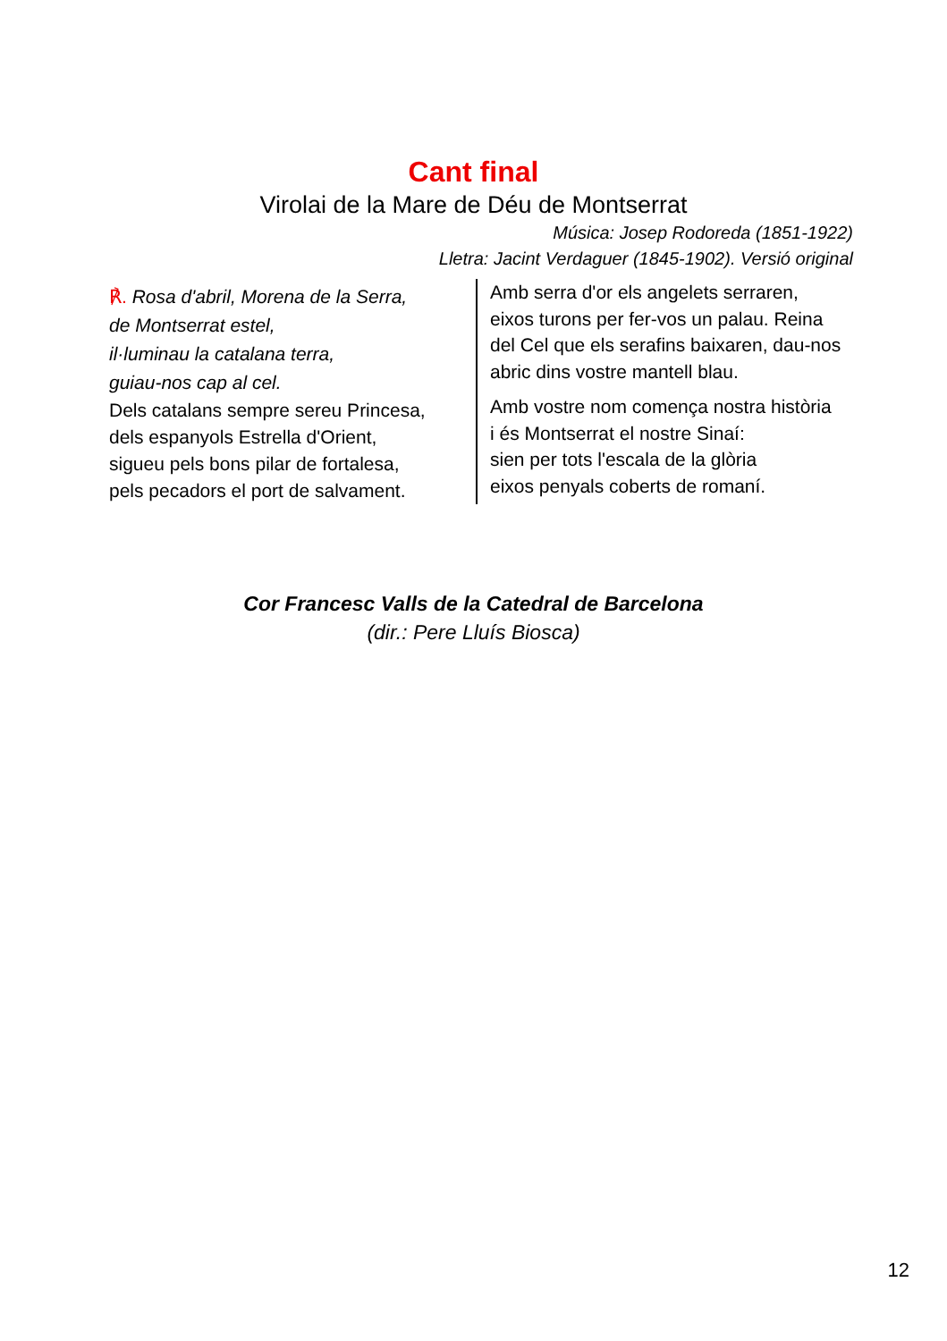Cant final
Virolai de la Mare de Déu de Montserrat
Música: Josep Rodoreda (1851-1922)
Lletra: Jacint Verdaguer (1845-1902). Versió original
℟. Rosa d'abril, Morena de la Serra,
de Montserrat estel,
il·luminau la catalana terra,
guiau-nos cap al cel.
Dels catalans sempre sereu Princesa,
dels espanyols Estrella d'Orient,
sigueu pels bons pilar de fortalesa,
pels pecadors el port de salvament.
Amb serra d'or els angelets serraren,
eixos turons per fer-vos un palau. Reina del Cel que els serafins baixaren, dau-nos abric dins vostre mantell blau.
Amb vostre nom comença nostra història
i és Montserrat el nostre Sinaí:
sien per tots l'escala de la glòria
eixos penyals coberts de romaní.
Cor Francesc Valls de la Catedral de Barcelona
(dir.: Pere Lluís Biosca)
12